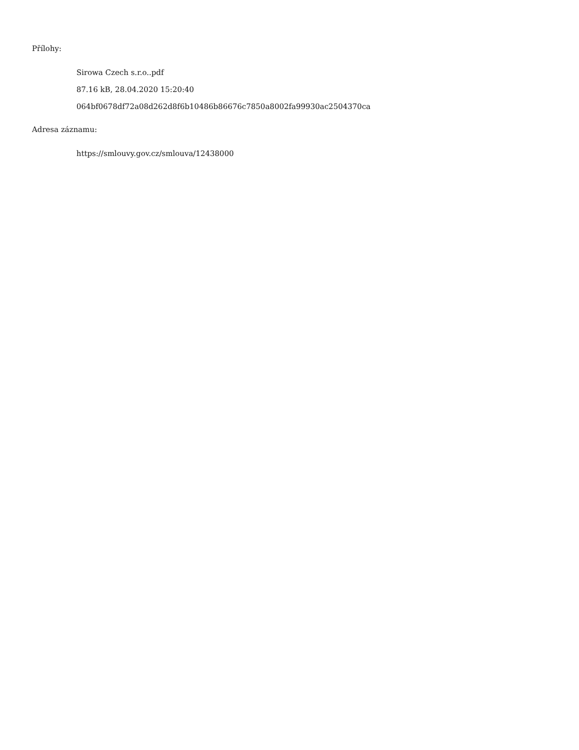Přílohy:
Sirowa Czech s.r.o..pdf
87.16 kB, 28.04.2020 15:20:40
064bf0678df72a08d262d8f6b10486b86676c7850a8002fa99930ac2504370ca
Adresa záznamu:
https://smlouvy.gov.cz/smlouva/12438000